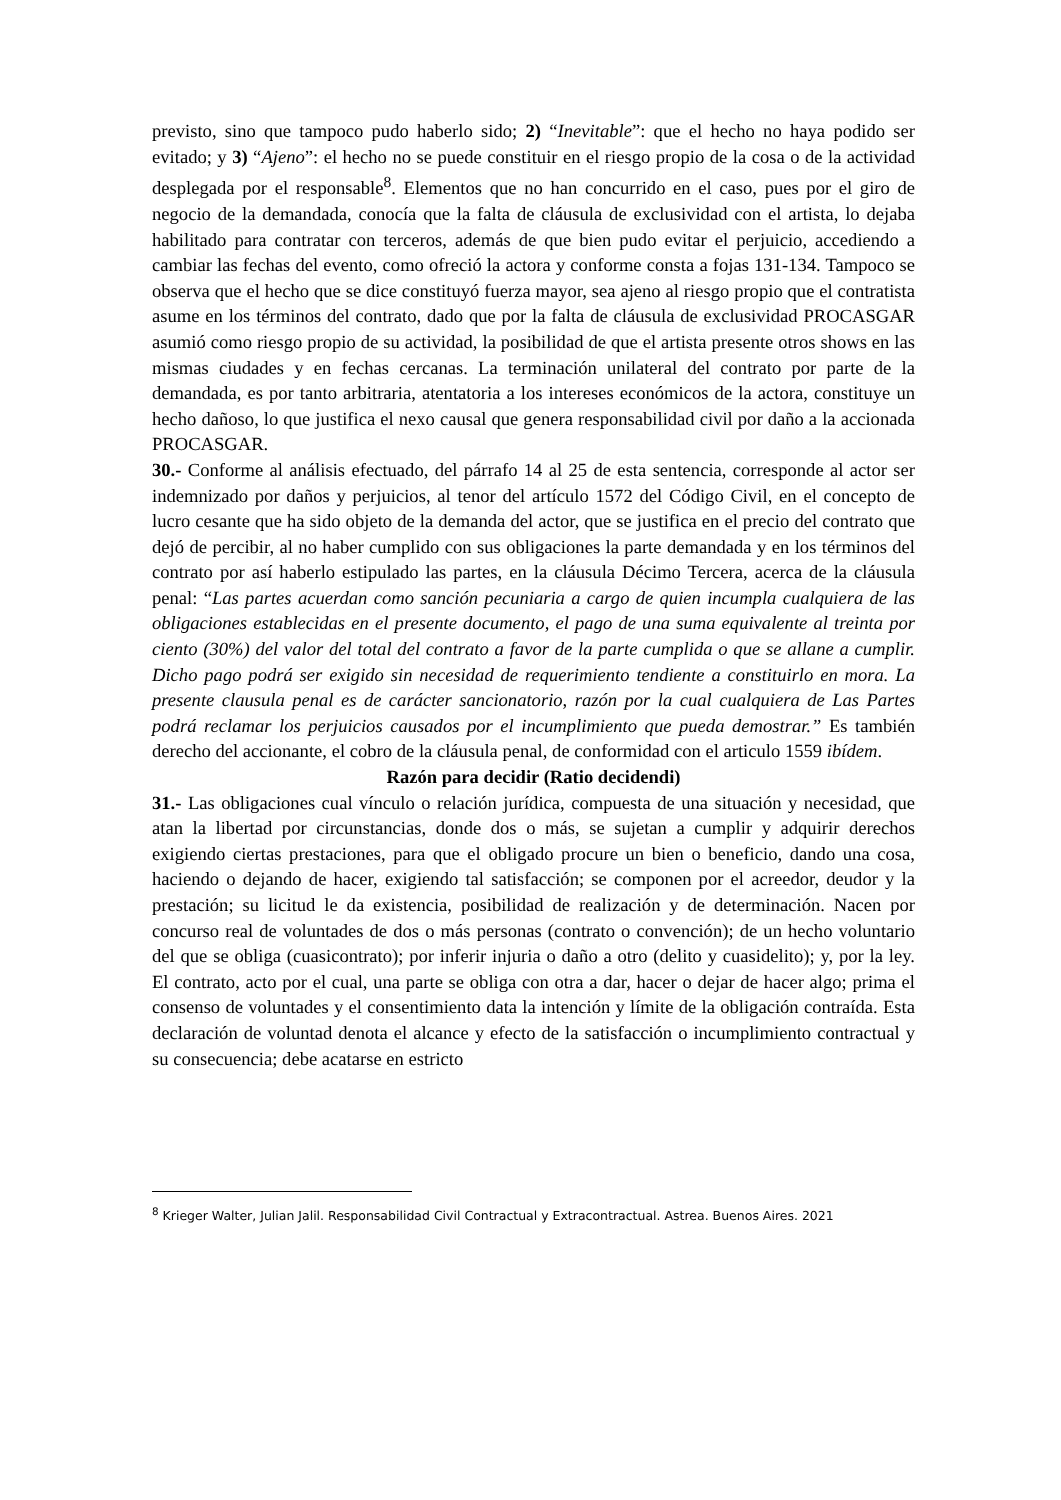previsto, sino que tampoco pudo haberlo sido; 2) “Inevitable”: que el hecho no haya podido ser evitado; y 3) “Ajeno”: el hecho no se puede constituir en el riesgo propio de la cosa o de la actividad desplegada por el responsable<sup>8</sup>. Elementos que no han concurrido en el caso, pues por el giro de negocio de la demandada, conocía que la falta de cláusula de exclusividad con el artista, lo dejaba habilitado para contratar con terceros, además de que bien pudo evitar el perjuicio, accediendo a cambiar las fechas del evento, como ofreció la actora y conforme consta a fojas 131-134. Tampoco se observa que el hecho que se dice constituyó fuerza mayor, sea ajeno al riesgo propio que el contratista asume en los términos del contrato, dado que por la falta de cláusula de exclusividad PROCASGAR asumió como riesgo propio de su actividad, la posibilidad de que el artista presente otros shows en las mismas ciudades y en fechas cercanas. La terminación unilateral del contrato por parte de la demandada, es por tanto arbitraria, atentatoria a los intereses económicos de la actora, constituye un hecho dañoso, lo que justifica el nexo causal que genera responsabilidad civil por daño a la accionada PROCASGAR.
30.- Conforme al análisis efectuado, del párrafo 14 al 25 de esta sentencia, corresponde al actor ser indemnizado por daños y perjuicios, al tenor del artículo 1572 del Código Civil, en el concepto de lucro cesante que ha sido objeto de la demanda del actor, que se justifica en el precio del contrato que dejó de percibir, al no haber cumplido con sus obligaciones la parte demandada y en los términos del contrato por así haberlo estipulado las partes, en la cláusula Décimo Tercera, acerca de la cláusula penal: “Las partes acuerdan como sanción pecuniaria a cargo de quien incumpla cualquiera de las obligaciones establecidas en el presente documento, el pago de una suma equivalente al treinta por ciento (30%) del valor del total del contrato a favor de la parte cumplida o que se allane a cumplir. Dicho pago podrá ser exigido sin necesidad de requerimiento tendiente a constituirlo en mora. La presente clausula penal es de carácter sancionatorio, razón por la cual cualquiera de Las Partes podrá reclamar los perjuicios causados por el incumplimiento que pueda demostrar.” Es también derecho del accionante, el cobro de la cláusula penal, de conformidad con el articulo 1559 ibídem.
Razón para decidir (Ratio decidendi)
31.- Las obligaciones cual vínculo o relación jurídica, compuesta de una situación y necesidad, que atan la libertad por circunstancias, donde dos o más, se sujetan a cumplir y adquirir derechos exigiendo ciertas prestaciones, para que el obligado procure un bien o beneficio, dando una cosa, haciendo o dejando de hacer, exigiendo tal satisfacción; se componen por el acreedor, deudor y la prestación; su licitud le da existencia, posibilidad de realización y de determinación. Nacen por concurso real de voluntades de dos o más personas (contrato o convención); de un hecho voluntario del que se obliga (cuasicontrato); por inferir injuria o daño a otro (delito y cuasidelito); y, por la ley. El contrato, acto por el cual, una parte se obliga con otra a dar, hacer o dejar de hacer algo; prima el consenso de voluntades y el consentimiento data la intención y límite de la obligación contraída. Esta declaración de voluntad denota el alcance y efecto de la satisfacción o incumplimiento contractual y su consecuencia; debe acatarse en estricto
<sup>8</sup> Krieger Walter, Julian Jalil. Responsabilidad Civil Contractual y Extracontractual. Astrea. Buenos Aires. 2021